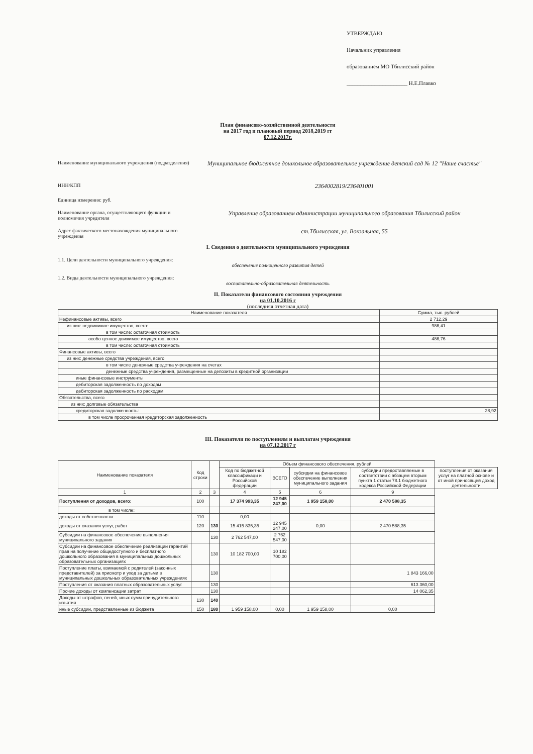УТВЕРЖДАЮ
Начальник управления
образованием МО Тбилисский район
______________________ Н.Е.Плавко
План финансово-хозяйственной деятельности
на 2017 год и плановый период 2018,2019 гг
07.12.2017г.
Наименование муниципального учреждения (подразделения)
Муниципальное бюджетное дошкольное образовательное учреждение детский сад № 12 "Наше счастье"
ИНН/КПП
2364002819/236401001
Единица измерения: руб.
Наименование органа, осуществляющего функции и полномичия учредителя
Управление образованием администрации муниципального образования Тбилисский район
Адрес фактического местонахождения муниципального учреждения
ст.Тбилисская, ул. Вокзальная, 55
I. Сведения о деятельности муниципального учреждения
1.1. Цели деятельности муниципального учреждения:
обеспечение полноценного развития детей
1.2. Виды деятельности муниципального учреждения:
воспитательно-образовательная деятельность
II. Показатели финансового состояния учреждения
на 01.10.2016 г
(последняя отчетная дата)
| Наименование показателя | Сумма, тыс. рублей |
| --- | --- |
| Нефинансовые активы, всего | 2 712,29 |
| из них: недвижимое имущество, всего: | 986,41 |
| в том числе: остаточная стоимость | |
| особо ценное движимое имущество, всего | 486,76 |
| в том числе: остаточная стоимость | |
| Финансовые активы, всего | |
| из них: денежные средства учреждения, всего | |
| в том числе денежные средства учреждения на счетах | |
| денежные средства учреждения, размещенные на депозиты в кредитной организации | |
| иные финансовые инструменты | |
| дебиторская задолженность по доходам | |
| дебиторская задолженность по расходам | |
| Обязательства, всего | |
| из них: долговые обязательства | |
| кредиторская задолженность: | 28,92 |
| в том числе просроченная кредиторская задолженность | |
III. Показатели по поступлениям и выплатам учреждения
на 07.12.2017 г
| Наименование показателя | Код строки | | Объем финансового обеспечения, рублей | | | | |
| --- | --- | --- | --- | --- | --- | --- | --- |
| | | | Код по бюджетной классификаци и Российской федерации | ВСЕГО | субсидии на финансовое обеспечение выполнения муниципального задания | субсидии предоставляемые в соответствии с абзацем вторым пункта 1 статьи 78.1 бюджетного кодекса Российской Федерации | поступления от оказания услуг на платной основе и от иной приносящей доход деятельности |
| 1 | 2 | 3 | 4 | 5 | 6 | 9 | |
| Поступления от доходов, всего: | 100 | | 17 374 993,35 | 12 945 247,00 | 1 959 158,00 | 2 470 588,35 | |
| в том числе: | | | | | | | |
| доходы от собственности | 110 | | 0,00 | | | | |
| доходы от оказания услуг, работ | 120 | 130 | 15 415 835,35 | 12 945 247,00 | 0,00 | 2 470 588,35 | |
| Субсидии на финансовое обеспечение выполнения муниципального задания | | 130 | 2 762 547,00 | 2 762 547,00 | | | |
| Субсидии на финансовое обеспечение реализации гарантий прав на получение общедоступного и бесплатного дошкольного образования в муниципальных дошкольных образовательных организациях | | 130 | 10 182 700,00 | 10 182 700,00 | | | |
| Поступление платы, взимаемой с родителей (законных представителей) за присмотр и уход за детьми в муниципальных дошкольных образовательных учреждениях | | 130 | | | | 1 843 166,00 | |
| Поступления от оказания платных образовательных услуг | | 130 | | | | 613 360,00 | |
| Прочие доходы от компенсации затрат | | 130 | | | | 14 062,35 | |
| Доходы от штрафов, пеней, иных сумм принудительного изъятия | 130 | 140 | | | | | |
| иные субсидии, представленные из бюджета | 150 | 180 | 1 959 158,00 | 0,00 | 1 959 158,00 | 0,00 | |